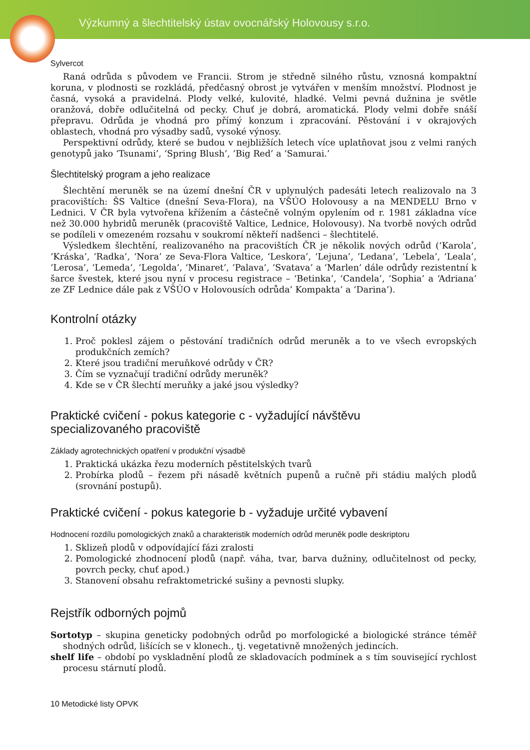Výzkumný a šlechtitelský ústav ovocnářský Holovousy s.r.o.
Sylvercot
Raná odrůda s původem ve Francii. Strom je středně silného růstu, vznosná kompaktní koruna, v plodnosti se rozkládá, předčasný obrost je vytvářen v menším množství. Plodnost je časná, vysoká a pravidelná. Plody velké, kulovité, hladké. Velmi pevná dužnina je světle oranžová, dobře odlučitelná od pecky. Chuť je dobrá, aromatická. Plody velmi dobře snáší přepravu. Odrůda je vhodná pro přímý konzum i zpracování. Pěstování i v okrajových oblastech, vhodná pro výsadby sadů, vysoké výnosy.
Perspektivní odrůdy, které se budou v nejbližších letech více uplatňovat jsou z velmi raných genotypů jako ‘Tsunami’, ‘Spring Blush’, ‘Big Red’ a ‘Samurai.’
Šlechtitelský program a jeho realizace
Šlechtění meruněk se na území dnešní ČR v uplynulých padesáti letech realizovalo na 3 pracovištích: ŠS Valtice (dnešní Seva-Flora), na VŠÚO Holovousy a na MENDELU Brno v Lednici. V ČR byla vytvořena křížením a částečně volným opylením od r. 1981 základna více než 30.000 hybridů meruněk (pracoviště Valtice, Lednice, Holovousy). Na tvorbě nových odrůd se podíleli v omezeném rozsahu v soukromí někteří nadšenci – šlechtitelé.
Výsledkem šlechtění, realizovaného na pracovištích ČR je několik nových odrůd (‘Karola’, ‘Kráska’, ‘Radka’, ‘Nora’ ze Seva-Flora Valtice, ‘Leskora’, ‘Lejuna’, ‘Ledana’, ‘Lebela’, ‘Leala’, ‘Lerosa’, ‘Lemeda’, ‘Legolda’, ‘Minaret’, ‘Palava’, ‘Svatava’ a ‘Marlen’ dále odrůdy rezistentní k šarce švestek, které jsou nyní v procesu registrace – ‘Betinka’, ‘Candela’, ‘Sophia’ a ‘Adriana’ ze ZF Lednice dále pak z VŠÚO v Holovousích odrůda’ Kompakta’ a ‘Darina’).
Kontrolní otázky
1. Proč poklesl zájem o pěstování tradičních odrůd meruněk a to ve všech evropských produkčních zemích?
2. Které jsou tradiční meruňkové odrůdy v ČR?
3. Čím se vyznačují tradiční odrůdy meruněk?
4. Kde se v ČR šlechtí meruňky a jaké jsou výsledky?
Praktické cvičení - pokus kategorie c - vyžadující návštěvu
specializovaného pracoviště
Základy agrotechnických opatření v produkční výsadbě
1. Praktická ukázka řezu moderních pěstitelských tvarů
2. Probírka plodů – řezem při násadě květních pupenů a ručně při stádiu malých plodů (srovnání postupů).
Praktické cvičení - pokus kategorie b - vyžaduje určité vybavení
Hodnocení rozdílu pomologických znaků a charakteristik moderních odrůd meruněk podle deskriptoru
1. Sklizeň plodů v odpovídající fázi zralosti
2. Pomologické zhodnocení plodů (např. váha, tvar, barva dužniny, odlučitelnost od pecky, povrch pecky, chuť apod.)
3. Stanovení obsahu refraktometrické sušiny a pevnosti slupky.
Rejstřík odborných pojmů
Sortotyp – skupina geneticky podobných odrůd po morfologické a biologické stránce téměř shodných odrůd, lišících se v klonech., tj. vegetativně množených jedincích.
shelf life – období po vyskladnění plodů ze skladovacích podmínek a s tím související rychlost procesu stárnutí plodů.
10 Metodické listy OPVK